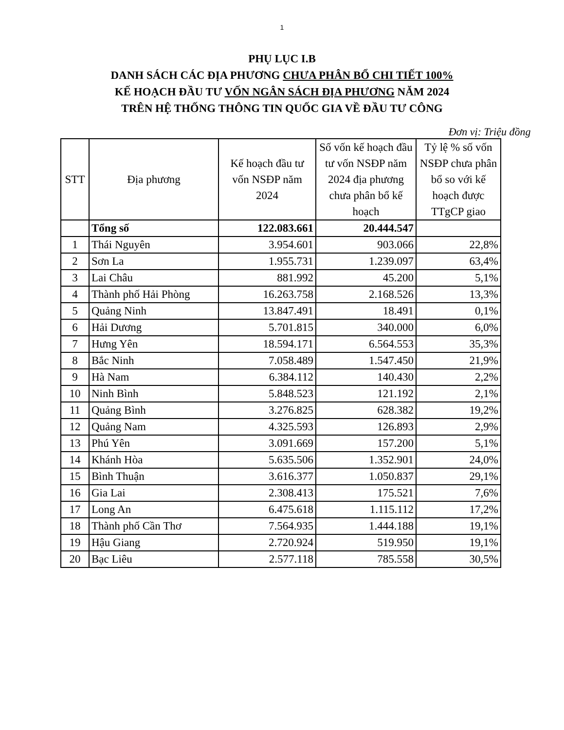1
PHỤ LỤC I.B
DANH SÁCH CÁC ĐỊA PHƯƠNG CHƯA PHÂN BỔ CHI TIẾT 100%
KẾ HOẠCH ĐẦU TƯ VỐN NGÂN SÁCH ĐỊA PHƯƠNG NĂM 2024
TRÊN HỆ THỐNG THÔNG TIN QUỐC GIA VỀ ĐẦU TƯ CÔNG
Đơn vị: Triệu đồng
| STT | Địa phương | Kế hoạch đầu tư vốn NSĐP năm 2024 | Số vốn kế hoạch đầu tư vốn NSĐP năm 2024 địa phương chưa phân bổ kế hoạch | Tỷ lệ % số vốn NSĐP chưa phân bổ so với kế hoạch được TTgCP giao |
| --- | --- | --- | --- | --- |
| | Tổng số | 122.083.661 | 20.444.547 | |
| 1 | Thái Nguyên | 3.954.601 | 903.066 | 22,8% |
| 2 | Sơn La | 1.955.731 | 1.239.097 | 63,4% |
| 3 | Lai Châu | 881.992 | 45.200 | 5,1% |
| 4 | Thành phố Hải Phòng | 16.263.758 | 2.168.526 | 13,3% |
| 5 | Quảng Ninh | 13.847.491 | 18.491 | 0,1% |
| 6 | Hải Dương | 5.701.815 | 340.000 | 6,0% |
| 7 | Hưng Yên | 18.594.171 | 6.564.553 | 35,3% |
| 8 | Bắc Ninh | 7.058.489 | 1.547.450 | 21,9% |
| 9 | Hà Nam | 6.384.112 | 140.430 | 2,2% |
| 10 | Ninh Bình | 5.848.523 | 121.192 | 2,1% |
| 11 | Quảng Bình | 3.276.825 | 628.382 | 19,2% |
| 12 | Quảng Nam | 4.325.593 | 126.893 | 2,9% |
| 13 | Phú Yên | 3.091.669 | 157.200 | 5,1% |
| 14 | Khánh Hòa | 5.635.506 | 1.352.901 | 24,0% |
| 15 | Bình Thuận | 3.616.377 | 1.050.837 | 29,1% |
| 16 | Gia Lai | 2.308.413 | 175.521 | 7,6% |
| 17 | Long An | 6.475.618 | 1.115.112 | 17,2% |
| 18 | Thành phố Cần Thơ | 7.564.935 | 1.444.188 | 19,1% |
| 19 | Hậu Giang | 2.720.924 | 519.950 | 19,1% |
| 20 | Bạc Liêu | 2.577.118 | 785.558 | 30,5% |